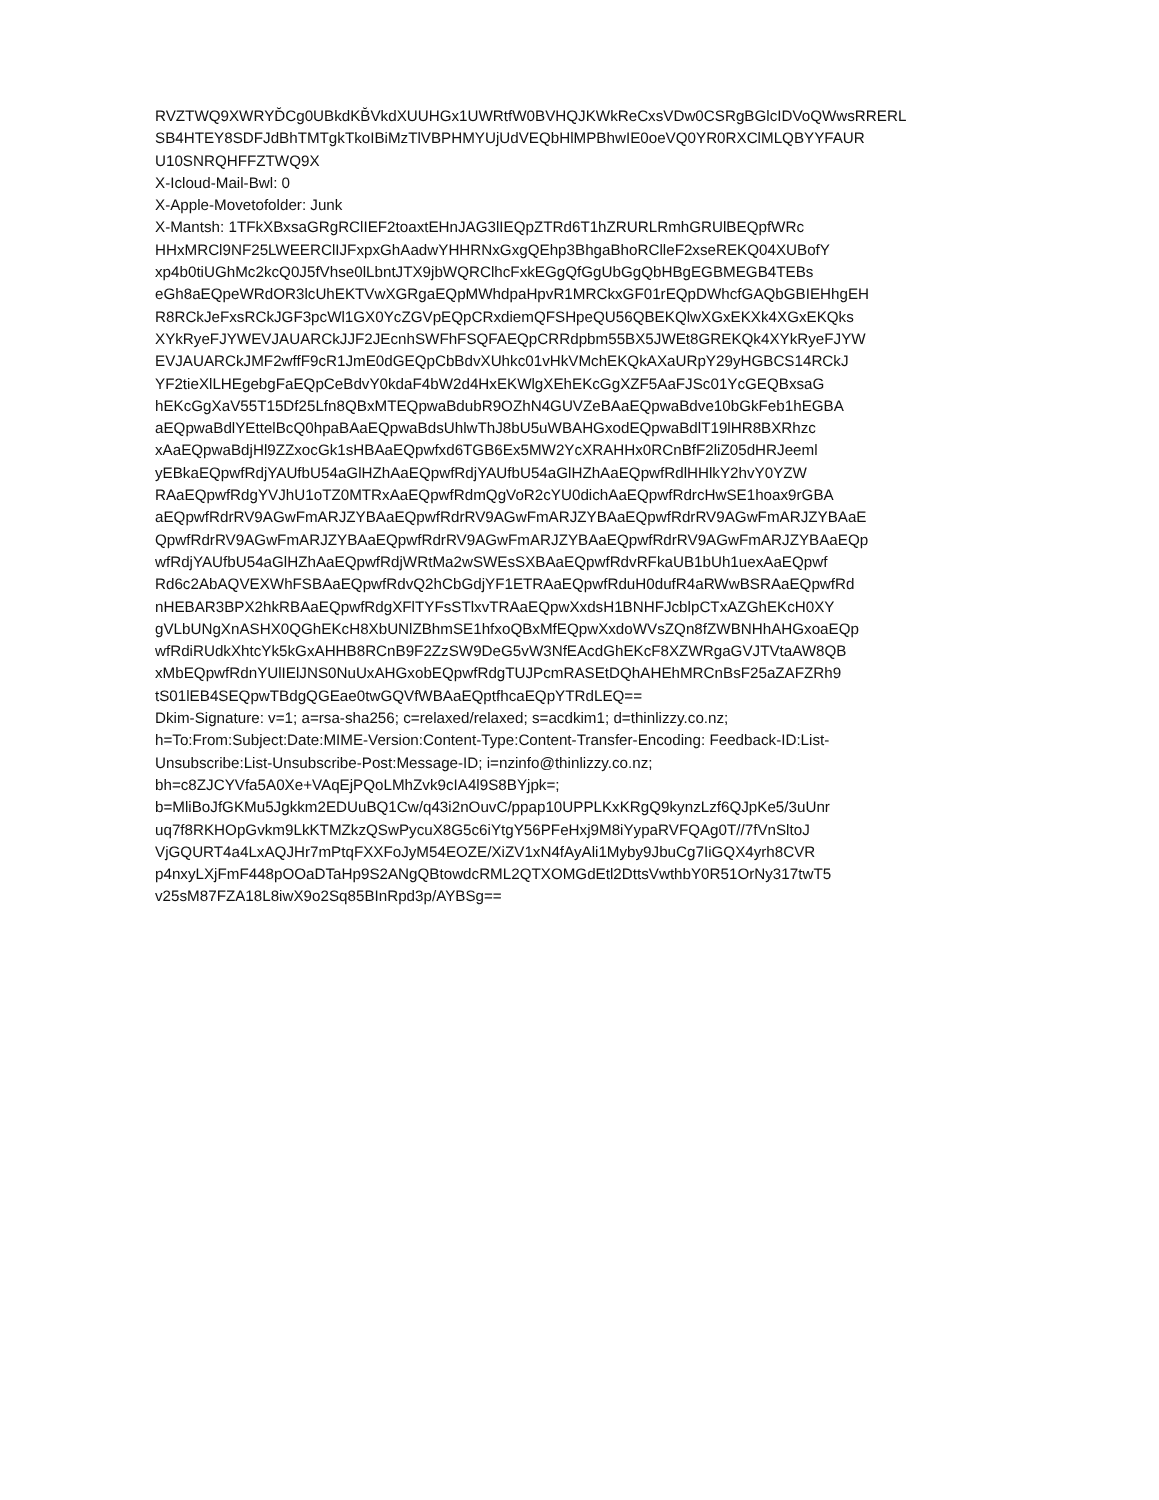RVZTWQ9XWRYD̆Cg0UBkdKB̆VkdXUUHGx1UWRtfW0BVHQJKWkReCxsVDw0CSRgBGlcIDVoQWwsRRERL SB4HTEY8SDFJdBhTMTgkTkoIBiMzTlVBPHMYUjUdVEQbHlMPBhwIE0oeVQ0YR0RXClMLQBYYFAUR U10SNRQHFFZTWQ9X X-Icloud-Mail-Bwl: 0 X-Apple-Movetofolder: Junk X-Mantsh: 1TFkXBxsaGRgRClIEF2toaxtEHnJAG3lIEQpZTRd6T1hZRURLRmhGRUlBEQpfWRc HHxMRCl9NF25LWEERClIJFxpxGhAadwYHHRNxGxgQEhp3BhgaBhoRClleF2xseREKQ04XUBofY xp4b0tiUGhMc2kcQ0J5fVhse0lLbntJTX9jbWQRClhcFxkEGgQfGgUbGgQbHBgEGBMEGB4TEBs eGh8aEQpeWRdOR3lcUhEKTVwXGRgaEQpMWhdpaHpvR1MRCkxGF01rEQpDWhcfGAQbGBIEHhgEH R8RCkJeFxsRCkJGF3pcWl1GX0YcZGVpEQpCRxdiemQFSHpeQU56QBEKQlwXGxEKXk4XGxEKQks XYkRyeFJYWEVJAUARCkJJF2JEcnhSWFhFSQFAEQpCRRdpbm55BX5JWEt8GREKQk4XYkRyeFJYW EVJAUARCkJMF2wffF9cR1JmE0dGEQpCbBdvXUhkc01vHkVMchEKQkAXaURpY29yHGBCS14RCkJ YF2tieXlLHEgebgFaEQpCeBdvY0kdaF4bW2d4HxEKWlgXEhEKcGgXZF5AaFJSc01YcGEQBxsaG hEKcGgXaV55T15Df25Lfn8QBxMTEQpwaBdubR9OZhN4GUVZeBAaEQpwaBdve10bGkFeb1hEGBA aEQpwaBdlYEttelBcQ0hpaBAaEQpwaBdsUhlwThJ8bU5uWBAHGxodEQpwaBdlT19lHR8BXRhzc xAaEQpwaBdjHl9ZZxocGk1sHBAaEQpwfxd6TGB6Ex5MW2YcXRAHHx0RCnBfF2liZ05dHRJeeml yEBkaEQpwfRdjYAUfbU54aGlHZhAaEQpwfRdjYAUfbU54aGlHZhAaEQpwfRdlHHlkY2hvY0YZW RAaEQpwfRdgYVJhU1oTZ0MTRxAaEQpwfRdmQgVoR2cYU0dichAaEQpwfRdrcHwSE1hoax9rGBA aEQpwfRdrRV9AGwFmARJZYBAaEQpwfRdrRV9AGwFmARJZYBAaEQpwfRdrRV9AGwFmARJZYBAaE QpwfRdrRV9AGwFmARJZYBAaEQpwfRdrRV9AGwFmARJZYBAaEQpwfRdrRV9AGwFmARJZYBAaEQp wfRdjYAUfbU54aGlHZhAaEQpwfRdjWRtMa2wSWEsSXBAaEQpwfRdvRFkaUB1bUh1uexAaEQpwf Rd6c2AbAQVEXWhFSBAaEQpwfRdvQ2hCbGdjYF1ETRAaEQpwfRduH0dufR4aRWwBSRAaEQpwfRd nHEBAR3BPX2hkRBAaEQpwfRdgXFlTYFsSTlxvTRAaEQpwXxdsH1BNHFJcblpCTxAZGhEKcH0XY gVLbUNgXnASHX0QGhEKcH8XbUNlZBhmSE1hfxoQBxMfEQpwXxdoWVsZQn8fZWBNHhAHGxoaEQp wfRdiRUdkXhtcYk5kGxAHHB8RCnB9F2ZzSW9DeG5vW3NfEAcdGhEKcF8XZWRgaGVJTVtaAW8QB xMbEQpwfRdnYUlIElJNS0NuUxAHGxobEQpwfRdgTUJPcmRASEtDQhAHEhMRCnBsF25aZAFZRh9 tS01lEB4SEQpwTBdgQGEae0twGQVfWBAaEQptfhcaEQpYTRdLEQ== Dkim-Signature: v=1; a=rsa-sha256; c=relaxed/relaxed; s=acdkim1; d=thinlizzy.co.nz; h=To:From:Subject:Date:MIME-Version:Content-Type:Content-Transfer-Encoding: Feedback-ID:List- Unsubscribe:List-Unsubscribe-Post:Message-ID; i=nzinfo@thinlizzy.co.nz; bh=c8ZJCYVfa5A0Xe+VAqEjPQoLMhZvk9cIA4l9S8BYjpk=; b=MliBoJfGKMu5Jgkkm2EDUuBQ1Cw/q43i2nOuvC/ppap10UPPLKxKRgQ9kynzLzf6QJpKe5/3uUnr uq7f8RKHOpGvkm9LkKTMZkzQSwPycuX8G5c6iYtgY56PFeHxj9M8iYypaRVFQAg0T//7fVnSltoJ VjGQURT4a4LxAQJHr7mPtqFXXFoJyM54EOZE/XiZV1xN4fAyAli1Myby9JbuCg7IiGQX4yrh8CVR p4nxyLXjFmF448pOOaDTaHp9S2ANgQBtowdcRML2QTXOMGdEtl2DttsVwthbY0R51OrNy317twT5 v25sM87FZA18L8iwX9o2Sq85BInRpd3p/AYBSg==